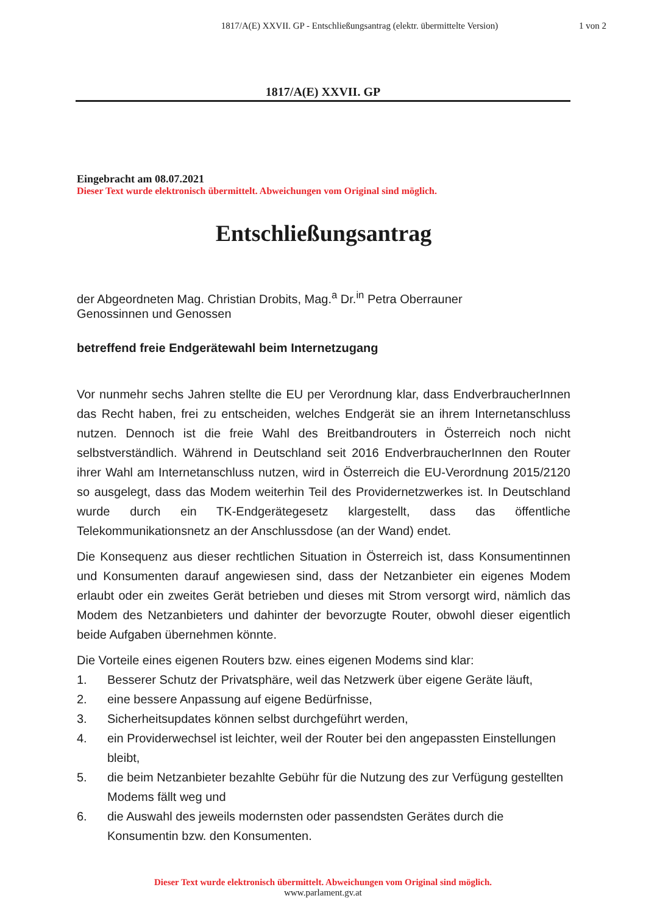1817/A(E) XXVII. GP - Entschließungsantrag (elektr. übermittelte Version)
1 von 2
1817/A(E) XXVII. GP
Eingebracht am 08.07.2021
Dieser Text wurde elektronisch übermittelt. Abweichungen vom Original sind möglich.
Entschließungsantrag
der Abgeordneten Mag. Christian Drobits, Mag.<sup>a</sup> Dr.<sup>in</sup> Petra Oberrauner
Genossinnen und Genossen
betreffend freie Endgerätewahl beim Internetzugang
Vor nunmehr sechs Jahren stellte die EU per Verordnung klar, dass EndverbraucherInnen das Recht haben, frei zu entscheiden, welches Endgerät sie an ihrem Internetanschluss nutzen. Dennoch ist die freie Wahl des Breitbandrouters in Österreich noch nicht selbstverständlich. Während in Deutschland seit 2016 EndverbraucherInnen den Router ihrer Wahl am Internetanschluss nutzen, wird in Österreich die EU-Verordnung 2015/2120 so ausgelegt, dass das Modem weiterhin Teil des Providernetzwerkes ist. In Deutschland wurde durch ein TK-Endgerätegesetz klargestellt, dass das öffentliche Telekommunikationsnetz an der Anschlussdose (an der Wand) endet.
Die Konsequenz aus dieser rechtlichen Situation in Österreich ist, dass Konsumentinnen und Konsumenten darauf angewiesen sind, dass der Netzanbieter ein eigenes Modem erlaubt oder ein zweites Gerät betrieben und dieses mit Strom versorgt wird, nämlich das Modem des Netzanbieters und dahinter der bevorzugte Router, obwohl dieser eigentlich beide Aufgaben übernehmen könnte.
Die Vorteile eines eigenen Routers bzw. eines eigenen Modems sind klar:
1. Besserer Schutz der Privatsphäre, weil das Netzwerk über eigene Geräte läuft,
2. eine bessere Anpassung auf eigene Bedürfnisse,
3. Sicherheitsupdates können selbst durchgeführt werden,
4. ein Providerwechsel ist leichter, weil der Router bei den angepassten Einstellungen bleibt,
5. die beim Netzanbieter bezahlte Gebühr für die Nutzung des zur Verfügung gestellten Modems fällt weg und
6. die Auswahl des jeweils modernsten oder passendsten Gerätes durch die Konsumentin bzw. den Konsumenten.
Dieser Text wurde elektronisch übermittelt. Abweichungen vom Original sind möglich.
www.parlament.gv.at